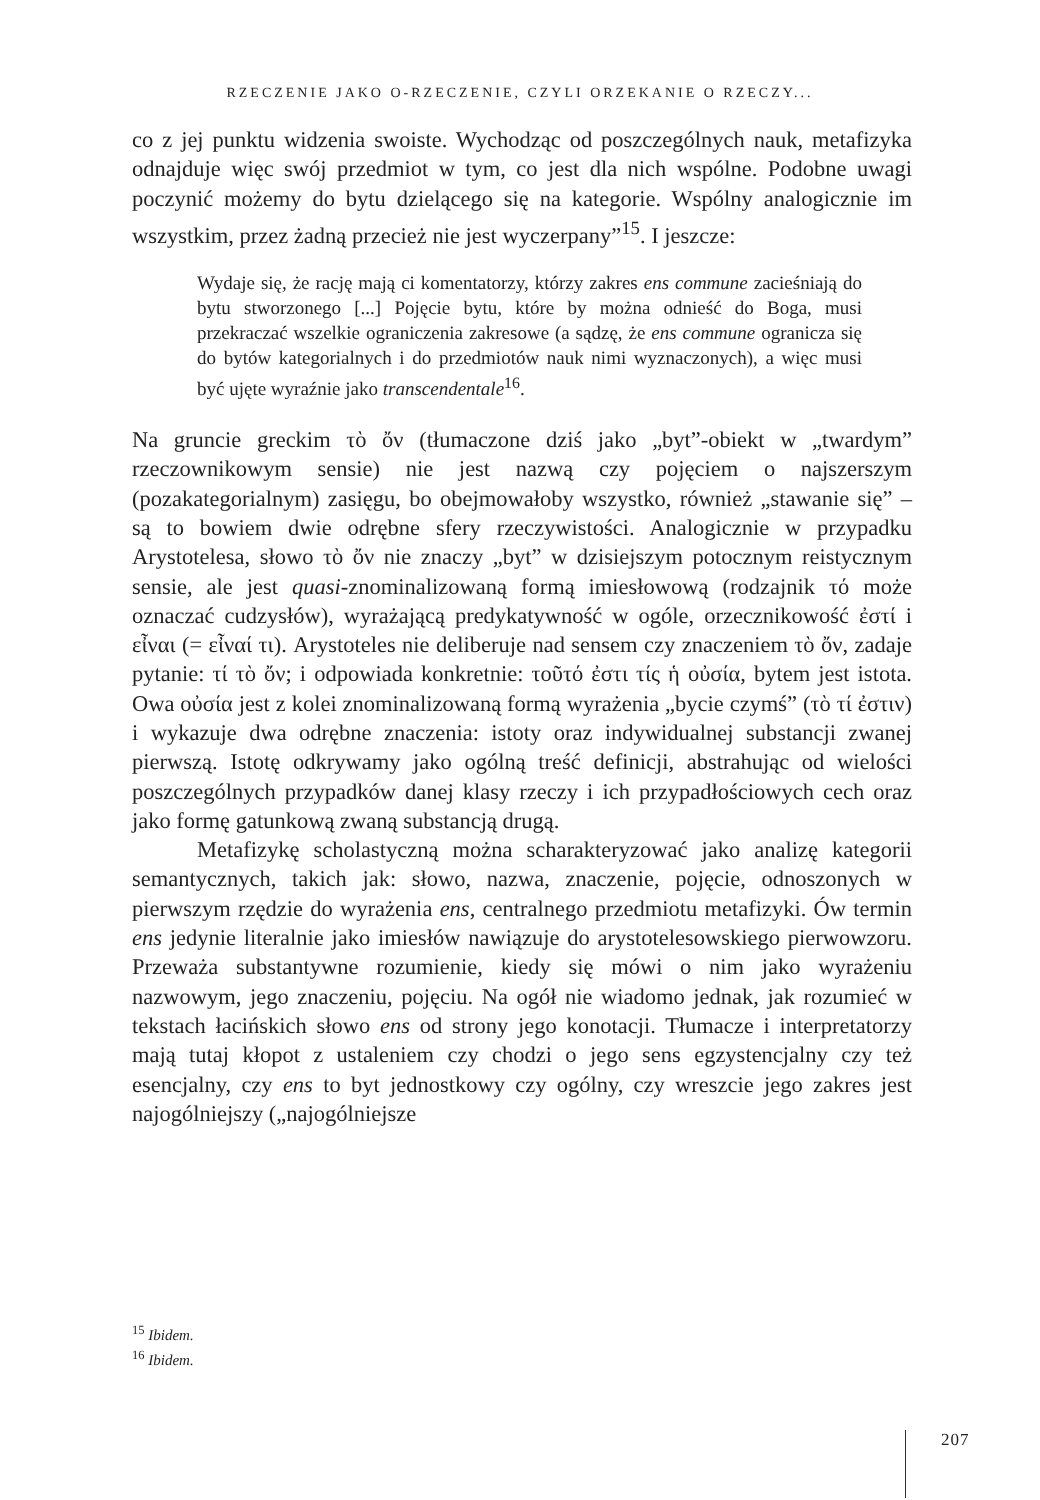RZECZENIE JAKO O-RZECZENIE, CZYLI ORZEKANIE O RZECZY...
co z jej punktu widzenia swoiste. Wychodząc od poszczególnych nauk, metafizyka odnajduje więc swój przedmiot w tym, co jest dla nich wspólne. Podobne uwagi poczynić możemy do bytu dzielącego się na kategorie. Wspólny analogicznie im wszystkim, przez żadną przecież nie jest wyczerpany”<sup>15</sup>. I jeszcze:
Wydaje się, że rację mają ci komentatorzy, którzy zakres ens commune zacieśniają do bytu stworzonego [...] Pojęcie bytu, które by można odnieść do Boga, musi przekraczać wszelkie ograniczenia zakresowe (a sądzę, że ens commune ogranicza się do bytów kategorialnych i do przedmiotów nauk nimi wyznaczonych), a więc musi być ujęte wyraźnie jako transcendentale<sup>16</sup>.
Na gruncie greckim τὸ ὄν (tłumaczone dziś jako „byt”-obiekt w „twardym” rzeczownikowym sensie) nie jest nazwą czy pojęciem o najszerszym (pozakategorialnym) zasięgu, bo obejmowałoby wszystko, również „stawanie się” – są to bowiem dwie odrębne sfery rzeczywistości. Analogicznie w przypadku Arystotelesa, słowo τὸ ὄν nie znaczy „byt” w dzisiejszym potocznym reistycznym sensie, ale jest quasi-znominalizowaną formą imiesłowową (rodzajnik τό może oznaczać cudzysłów), wyrażającą predykatywność w ogóle, orzecznikowość ἐστί i εἶναι (= εἶναί τι). Arystoteles nie deliberuje nad sensem czy znaczeniem τὸ ὄν, zadaje pytanie: τί τὸ ὄν; i odpowiada konkretnie: τοῦτό ἐστι τίς ἡ οὐσία, bytem jest istota. Owa οὐσία jest z kolei znominalizowaną formą wyrażenia „bycie czymś” (τὸ τί ἐστιν) i wykazuje dwa odrębne znaczenia: istoty oraz indywidualnej substancji zwanej pierwszą. Istotę odkrywamy jako ogólną treść definicji, abstrahując od wielości poszczególnych przypadków danej klasy rzeczy i ich przypadłościowych cech oraz jako formę gatunkową zwaną substancją drugą.
Metafizykę scholastyczną można scharakteryzować jako analizę kategorii semantycznych, takich jak: słowo, nazwa, znaczenie, pojęcie, odnoszonych w pierwszym rzędzie do wyrażenia ens, centralnego przedmiotu metafizyki. Ów termin ens jedynie literalnie jako imiesłów nawiązuje do arystotelesowskiego pierwowzoru. Przeważa substantywne rozumienie, kiedy się mówi o nim jako wyrażeniu nazwowym, jego znaczeniu, pojęciu. Na ogół nie wiadomo jednak, jak rozumieć w tekstach łacińskich słowo ens od strony jego konotacji. Tłumacze i interpretatorzy mają tutaj kłopot z ustaleniem czy chodzi o jego sens egzystencjalny czy też esencjalny, czy ens to byt jednostkowy czy ogólny, czy wreszcie jego zakres jest najogólniejszy („najogólniejsze
<sup>15</sup> Ibidem.
<sup>16</sup> Ibidem.
207